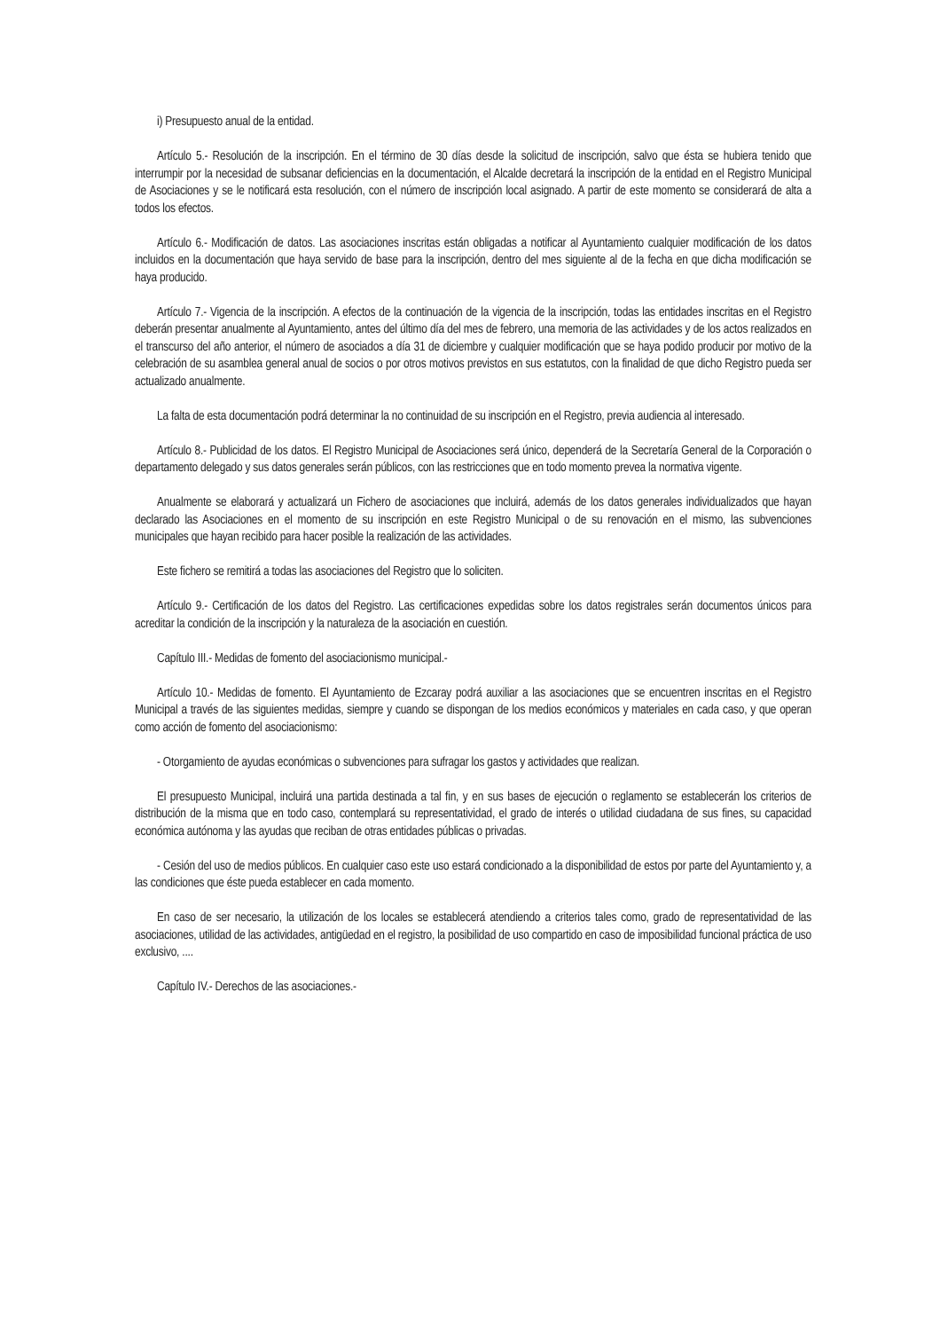i) Presupuesto anual de la entidad.
Artículo 5.- Resolución de la inscripción. En el término de 30 días desde la solicitud de inscripción, salvo que ésta se hubiera tenido que interrumpir por la necesidad de subsanar deficiencias en la documentación, el Alcalde decretará la inscripción de la entidad en el Registro Municipal de Asociaciones y se le notificará esta resolución, con el número de inscripción local asignado. A partir de este momento se considerará de alta a todos los efectos.
Artículo 6.- Modificación de datos. Las asociaciones inscritas están obligadas a notificar al Ayuntamiento cualquier modificación de los datos incluidos en la documentación que haya servido de base para la inscripción, dentro del mes siguiente al de la fecha en que dicha modificación se haya producido.
Artículo 7.- Vigencia de la inscripción. A efectos de la continuación de la vigencia de la inscripción, todas las entidades inscritas en el Registro deberán presentar anualmente al Ayuntamiento, antes del último día del mes de febrero, una memoria de las actividades y de los actos realizados en el transcurso del año anterior, el número de asociados a día 31 de diciembre y cualquier modificación que se haya podido producir por motivo de la celebración de su asamblea general anual de socios o por otros motivos previstos en sus estatutos, con la finalidad de que dicho Registro pueda ser actualizado anualmente.
La falta de esta documentación podrá determinar la no continuidad de su inscripción en el Registro, previa audiencia al interesado.
Artículo 8.- Publicidad de los datos. El Registro Municipal de Asociaciones será único, dependerá de la Secretaría General de la Corporación o departamento delegado y sus datos generales serán públicos, con las restricciones que en todo momento prevea la normativa vigente.
Anualmente se elaborará y actualizará un Fichero de asociaciones que incluirá, además de los datos generales individualizados que hayan declarado las Asociaciones en el momento de su inscripción en este Registro Municipal o de su renovación en el mismo, las subvenciones municipales que hayan recibido para hacer posible la realización de las actividades.
Este fichero se remitirá a todas las asociaciones del Registro que lo soliciten.
Artículo 9.- Certificación de los datos del Registro. Las certificaciones expedidas sobre los datos registrales serán documentos únicos para acreditar la condición de la inscripción y la naturaleza de la asociación en cuestión.
Capítulo III.- Medidas de fomento del asociacionismo municipal.-
Artículo 10.- Medidas de fomento. El Ayuntamiento de Ezcaray podrá auxiliar a las asociaciones que se encuentren inscritas en el Registro Municipal a través de las siguientes medidas, siempre y cuando se dispongan de los medios económicos y materiales en cada caso, y que operan como acción de fomento del asociacionismo:
- Otorgamiento de ayudas económicas o subvenciones para sufragar los gastos y actividades que realizan.
El presupuesto Municipal, incluirá una partida destinada a tal fin, y en sus bases de ejecución o reglamento se establecerán los criterios de distribución de la misma que en todo caso, contemplará su representatividad, el grado de interés o utilidad ciudadana de sus fines, su capacidad económica autónoma y las ayudas que reciban de otras entidades públicas o privadas.
- Cesión del uso de medios públicos. En cualquier caso este uso estará condicionado a la disponibilidad de estos por parte del Ayuntamiento y, a las condiciones que éste pueda establecer en cada momento.
En caso de ser necesario, la utilización de los locales se establecerá atendiendo a criterios tales como, grado de representatividad de las asociaciones, utilidad de las actividades, antigüedad en el registro, la posibilidad de uso compartido en caso de imposibilidad funcional práctica de uso exclusivo, ....
Capítulo IV.- Derechos de las asociaciones.-